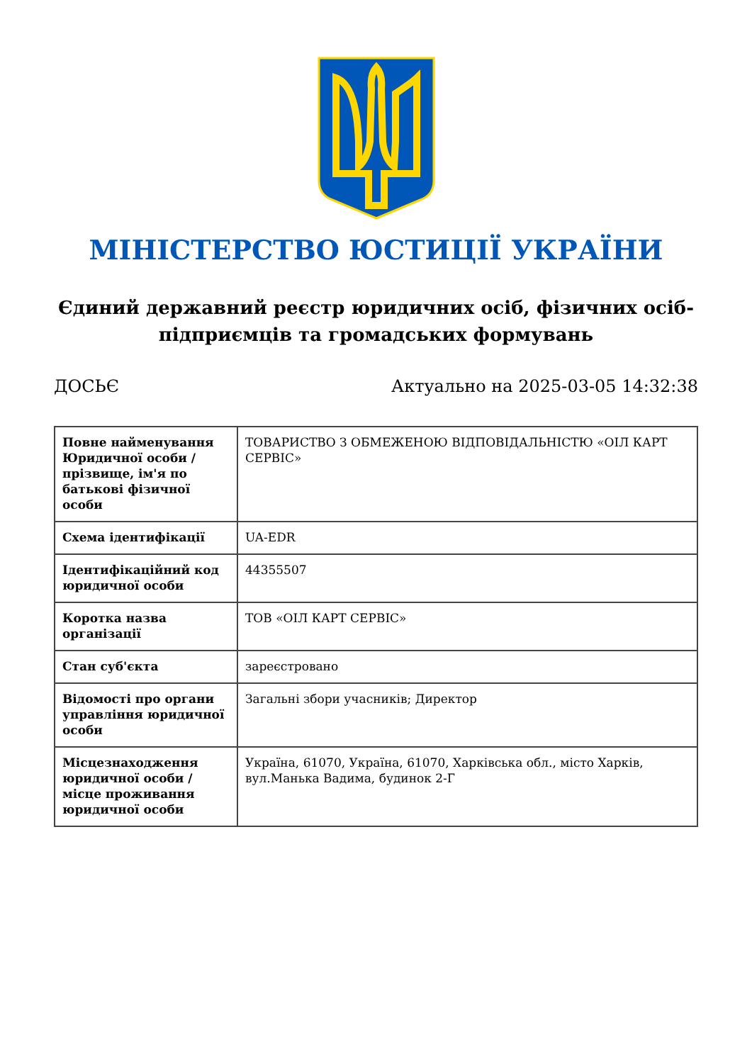МІНІСТЕРСТВО ЮСТИЦІЇ УКРАЇНИ
Єдиний державний реєстр юридичних осіб, фізичних осіб-підприємців та громадських формувань
ДОСЬЄ Актуально на 2025-03-05 14:32:38
| Повне найменування Юридичної особи / прізвище, ім'я по батькові фізичної особи | ТОВАРИСТВО З ОБМЕЖЕНОЮ ВІДПОВІДАЛЬНІСТЮ «ОІЛ КАРТ СЕРВІС» |
| Схема ідентифікації | UA-EDR |
| Ідентифікаційний код юридичної особи | 44355507 |
| Коротка назва організації | ТОВ «ОІЛ КАРТ СЕРВІС» |
| Стан суб'єкта | зареєстровано |
| Відомості про органи управління юридичної особи | Загальні збори учасників; Директор |
| Місцезнаходження юридичної особи / місце проживання юридичної особи | Україна, 61070, Україна, 61070, Харківська обл., місто Харків, вул.Манька Вадима, будинок 2-Г |